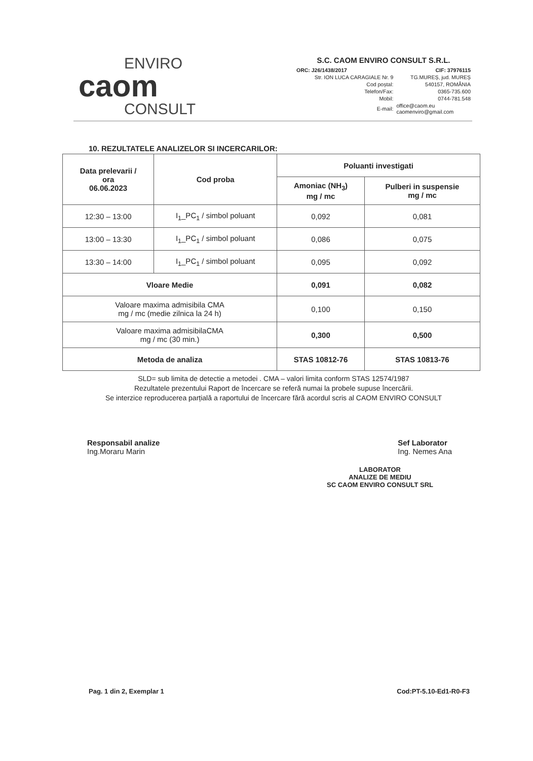ENVIRO
caom
CONSULT
S.C. CAOM ENVIRO CONSULT S.R.L.
| ORC: J26/1438/2017 | CIF: 37976115 |
| Str. ION LUCA CARAGIALE Nr. 9 | TG.MUREȘ, jud. MUREȘ |
| Cod poștal: | 540157, ROMÂNIA |
| Telefon/Fax: | 0365-735.600 |
| Mobil: | 0744-781.548 |
| E-mail: | office@caom.eu caomenviro@gmail.com |
10. REZULTATELE ANALIZELOR SI INCERCARILOR:
| Data prelevarii / ora 06.06.2023 | Cod proba | Poluanti investigati | |
| --- | --- | --- | --- |
| | | Amoniac (NH<sub>3</sub>) mg / mc | Pulberi in suspensie mg / mc |
| 12:30 – 13:00 | I<sub>1</sub>_PC<sub>1</sub> / simbol poluant | 0,092 | 0,081 |
| 13:00 – 13:30 | I<sub>1</sub>_PC<sub>1</sub> / simbol poluant | 0,086 | 0,075 |
| 13:30 – 14:00 | I<sub>1</sub>_PC<sub>1</sub> / simbol poluant | 0,095 | 0,092 |
| Vloare Medie | | 0,091 | 0,082 |
| Valoare maxima admisibila CMA mg / mc (medie zilnica la 24 h) | | 0,100 | 0,150 |
| Valoare maxima admisibilaCMA mg / mc (30 min.) | | 0,300 | 0,500 |
| Metoda de analiza | | STAS 10812-76 | STAS 10813-76 |
SLD= sub limita de detectie a metodei . CMA – valori limita conform STAS 12574/1987
Rezultatele prezentului Raport de încercare se referă numai la probele supuse încercării.
Se interzice reproducerea parțială a raportului de încercare fără acordul scris al CAOM ENVIRO CONSULT
Responsabil analize
Ing.Moraru Marin
Sef Laborator
Ing. Nemes Ana
LABORATOR
ANALIZE DE MEDIU
SC CAOM ENVIRO CONSULT SRL
Pag. 1 din 2, Exemplar 1 Cod:PT-5.10-Ed1-R0-F3